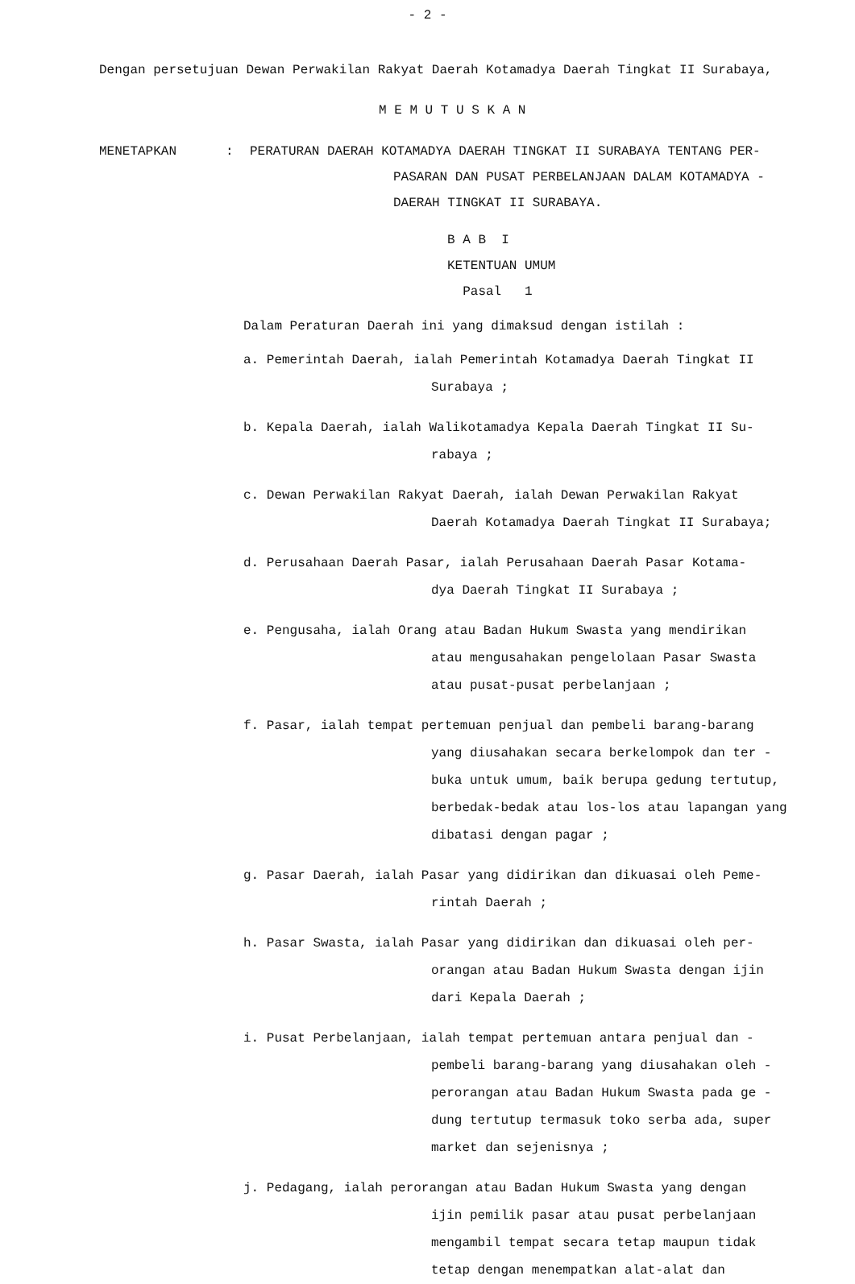- 2 -
Dengan persetujuan Dewan Perwakilan Rakyat Daerah Kotamadya Daerah Tingkat II Surabaya,
M E M U T U S K A N
MENETAPKAN : PERATURAN DAERAH KOTAMADYA DAERAH TINGKAT II SURABAYA TENTANG PER-
PASARAN DAN PUSAT PERBELANJAAN DALAM KOTAMADYA -
DAERAH TINGKAT II SURABAYA.
B A B I
KETENTUAN UMUM
Pasal 1
Dalam Peraturan Daerah ini yang dimaksud dengan istilah :
a. Pemerintah Daerah, ialah Pemerintah Kotamadya Daerah Tingkat II
Surabaya ;
b. Kepala Daerah, ialah Walikotamadya Kepala Daerah Tingkat II Su-
rabaya ;
c. Dewan Perwakilan Rakyat Daerah, ialah Dewan Perwakilan Rakyat
Daerah Kotamadya Daerah Tingkat II Surabaya;
d. Perusahaan Daerah Pasar, ialah Perusahaan Daerah Pasar Kotama-
dya Daerah Tingkat II Surabaya ;
e. Pengusaha, ialah Orang atau Badan Hukum Swasta yang mendirikan
atau mengusahakan pengelolaan Pasar Swasta
atau pusat-pusat perbelanjaan ;
f. Pasar, ialah tempat pertemuan penjual dan pembeli barang-barang
yang diusahakan secara berkelompok dan ter -
buka untuk umum, baik berupa gedung tertutup,
berbedak-bedak atau los-los atau lapangan yang
dibatasi dengan pagar ;
g. Pasar Daerah, ialah Pasar yang didirikan dan dikuasai oleh Peme-
rintah Daerah ;
h. Pasar Swasta, ialah Pasar yang didirikan dan dikuasai oleh per-
orangan atau Badan Hukum Swasta dengan ijin
dari Kepala Daerah ;
i. Pusat Perbelanjaan, ialah tempat pertemuan antara penjual dan -
pembeli barang-barang yang diusahakan oleh -
perorangan atau Badan Hukum Swasta pada ge -
dung tertutup termasuk toko serba ada, super
market dan sejenisnya ;
j. Pedagang, ialah perorangan atau Badan Hukum Swasta yang dengan
ijin pemilik pasar atau pusat perbelanjaan
mengambil tempat secara tetap maupun tidak
tetap dengan menempatkan alat-alat dan